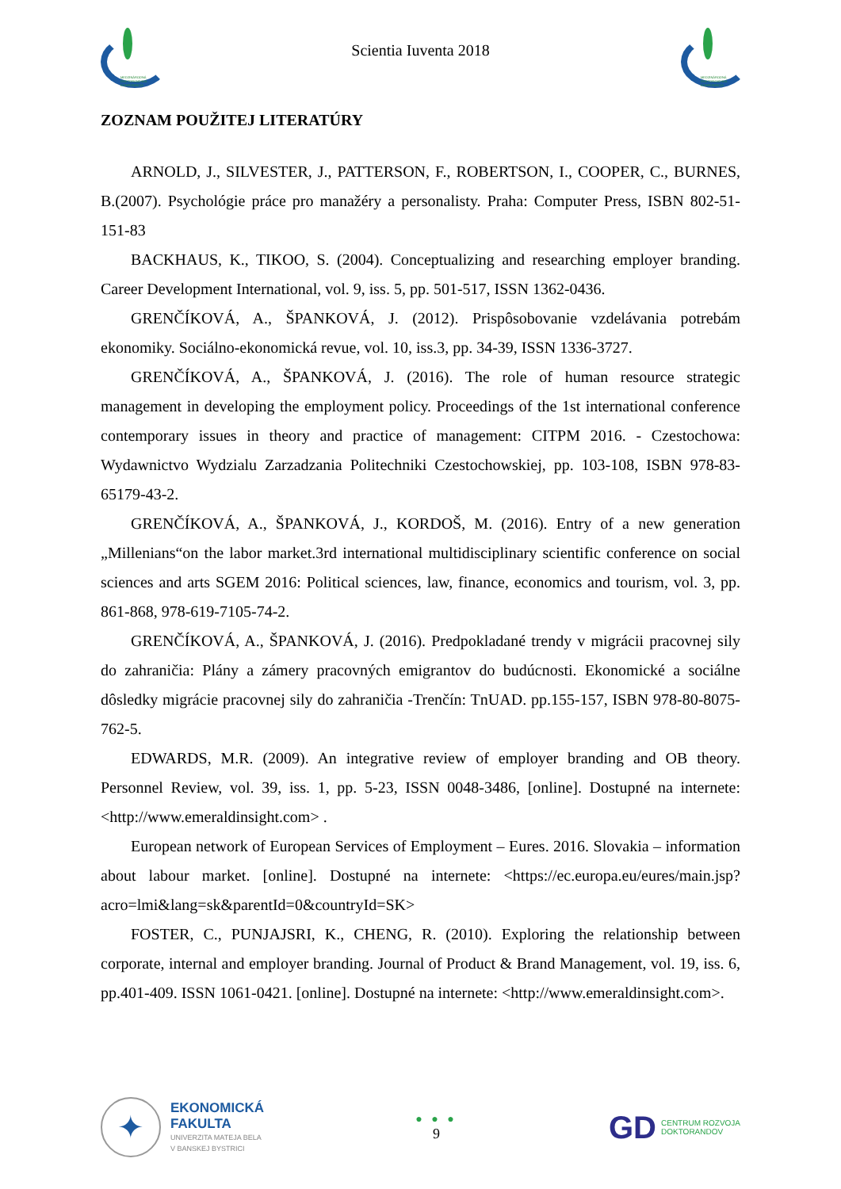MEDZINÁRODNÁ DOKTORANDSKÁ KONFERENCIA
Scientia Iuventa 2018
MEDZINÁRODNÁ DOKTORANDSKÁ KONFERENCIA
ZOZNAM POUŽITEJ LITERATÚRY
ARNOLD, J., SILVESTER, J., PATTERSON, F., ROBERTSON, I., COOPER, C., BURNES, B.(2007). Psychológie práce pro manažéry a personalisty. Praha: Computer Press, ISBN 802-51-151-83
BACKHAUS, K., TIKOO, S. (2004). Conceptualizing and researching employer branding. Career Development International, vol. 9, iss. 5, pp. 501-517, ISSN 1362-0436.
GRENČÍKOVÁ, A., ŠPANKOVÁ, J. (2012). Prispôsobovanie vzdelávania potrebám ekonomiky. Sociálno-ekonomická revue, vol. 10, iss.3, pp. 34-39, ISSN 1336-3727.
GRENČÍKOVÁ, A., ŠPANKOVÁ, J. (2016). The role of human resource strategic management in developing the employment policy. Proceedings of the 1st international conference contemporary issues in theory and practice of management: CITPM 2016. - Czestochowa: Wydawnictvo Wydzialu Zarzadzania Politechniki Czestochowskiej, pp. 103-108, ISBN 978-83-65179-43-2.
GRENČÍKOVÁ, A., ŠPANKOVÁ, J., KORDOŠ, M. (2016). Entry of a new generation „Millenians“on the labor market.3rd international multidisciplinary scientific conference on social sciences and arts SGEM 2016: Political sciences, law, finance, economics and tourism, vol. 3, pp. 861-868, 978-619-7105-74-2.
GRENČÍKOVÁ, A., ŠPANKOVÁ, J. (2016). Predpokladané trendy v migrácii pracovnej sily do zahraničia: Plány a zámery pracovných emigrantov do budúcnosti. Ekonomické a sociálne dôsledky migrácie pracovnej sily do zahraničia -Trenčín: TnUAD. pp.155-157, ISBN 978-80-8075-762-5.
EDWARDS, M.R. (2009). An integrative review of employer branding and OB theory. Personnel Review, vol. 39, iss. 1, pp. 5-23, ISSN 0048-3486, [online]. Dostupné na internete: <http://www.emeraldinsight.com> .
European network of European Services of Employment – Eures. 2016. Slovakia – information about labour market. [online]. Dostupné na internete: <https://ec.europa.eu/eures/main.jsp?acro=lmi&lang=sk&parentId=0&countryId=SK>
FOSTER, C., PUNJAJSRI, K., CHENG, R. (2010). Exploring the relationship between corporate, internal and employer branding. Journal of Product & Brand Management, vol. 19, iss. 6, pp.401-409. ISSN 1061-0421. [online]. Dostupné na internete: <http://www.emeraldinsight.com>.
✦
EKONOMICKÁ
FAKULTA
UNIVERZITA MATEJA BELA
V BANSKEJ BYSTRICI
● ● ●
9
GD CENTRUM ROZVOJA
DOKTORANDOV